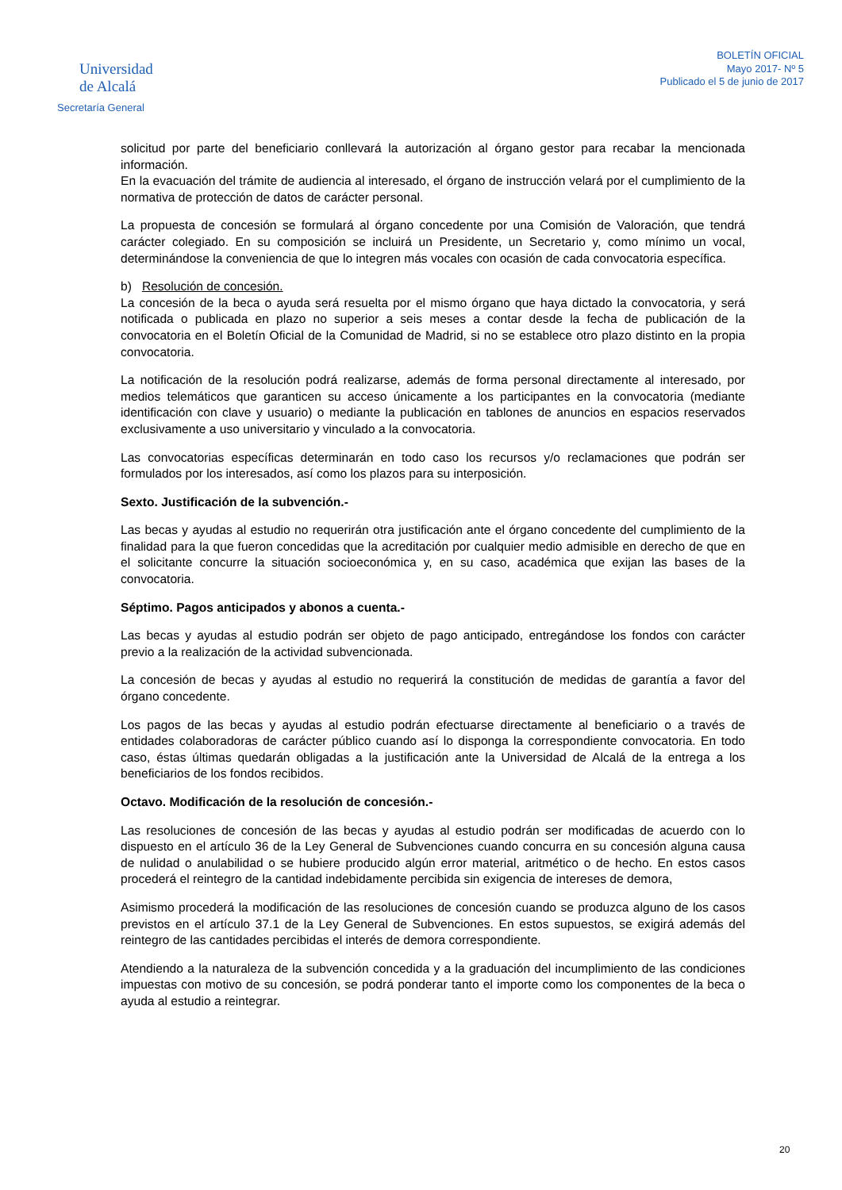Universidad
de Alcalá
Secretaría General
BOLETÍN OFICIAL
Mayo 2017- Nº 5
Publicado el 5 de junio de 2017
solicitud por parte del beneficiario conllevará la autorización al órgano gestor para recabar la mencionada información.
En la evacuación del trámite de audiencia al interesado, el órgano de instrucción velará por el cumplimiento de la normativa de protección de datos de carácter personal.
La propuesta de concesión se formulará al órgano concedente por una Comisión de Valoración, que tendrá carácter colegiado. En su composición se incluirá un Presidente, un Secretario y, como mínimo un vocal, determinándose la conveniencia de que lo integren más vocales con ocasión de cada convocatoria específica.
b) Resolución de concesión.
La concesión de la beca o ayuda será resuelta por el mismo órgano que haya dictado la convocatoria, y será notificada o publicada en plazo no superior a seis meses a contar desde la fecha de publicación de la convocatoria en el Boletín Oficial de la Comunidad de Madrid, si no se establece otro plazo distinto en la propia convocatoria.
La notificación de la resolución podrá realizarse, además de forma personal directamente al interesado, por medios telemáticos que garanticen su acceso únicamente a los participantes en la convocatoria (mediante identificación con clave y usuario) o mediante la publicación en tablones de anuncios en espacios reservados exclusivamente a uso universitario y vinculado a la convocatoria.
Las convocatorias específicas determinarán en todo caso los recursos y/o reclamaciones que podrán ser formulados por los interesados, así como los plazos para su interposición.
Sexto. Justificación de la subvención.-
Las becas y ayudas al estudio no requerirán otra justificación ante el órgano concedente del cumplimiento de la finalidad para la que fueron concedidas que la acreditación por cualquier medio admisible en derecho de que en el solicitante concurre la situación socioeconómica y, en su caso, académica que exijan las bases de la convocatoria.
Séptimo. Pagos anticipados y abonos a cuenta.-
Las becas y ayudas al estudio podrán ser objeto de pago anticipado, entregándose los fondos con carácter previo a la realización de la actividad subvencionada.
La concesión de becas y ayudas al estudio no requerirá la constitución de medidas de garantía a favor del órgano concedente.
Los pagos de las becas y ayudas al estudio podrán efectuarse directamente al beneficiario o a través de entidades colaboradoras de carácter público cuando así lo disponga la correspondiente convocatoria. En todo caso, éstas últimas quedarán obligadas a la justificación ante la Universidad de Alcalá de la entrega a los beneficiarios de los fondos recibidos.
Octavo. Modificación de la resolución de concesión.-
Las resoluciones de concesión de las becas y ayudas al estudio podrán ser modificadas de acuerdo con lo dispuesto en el artículo 36 de la Ley General de Subvenciones cuando concurra en su concesión alguna causa de nulidad o anulabilidad o se hubiere producido algún error material, aritmético o de hecho. En estos casos procederá el reintegro de la cantidad indebidamente percibida sin exigencia de intereses de demora,
Asimismo procederá la modificación de las resoluciones de concesión cuando se produzca alguno de los casos previstos en el artículo 37.1 de la Ley General de Subvenciones. En estos supuestos, se exigirá además del reintegro de las cantidades percibidas el interés de demora correspondiente.
Atendiendo a la naturaleza de la subvención concedida y a la graduación del incumplimiento de las condiciones impuestas con motivo de su concesión, se podrá ponderar tanto el importe como los componentes de la beca o ayuda al estudio a reintegrar.
20